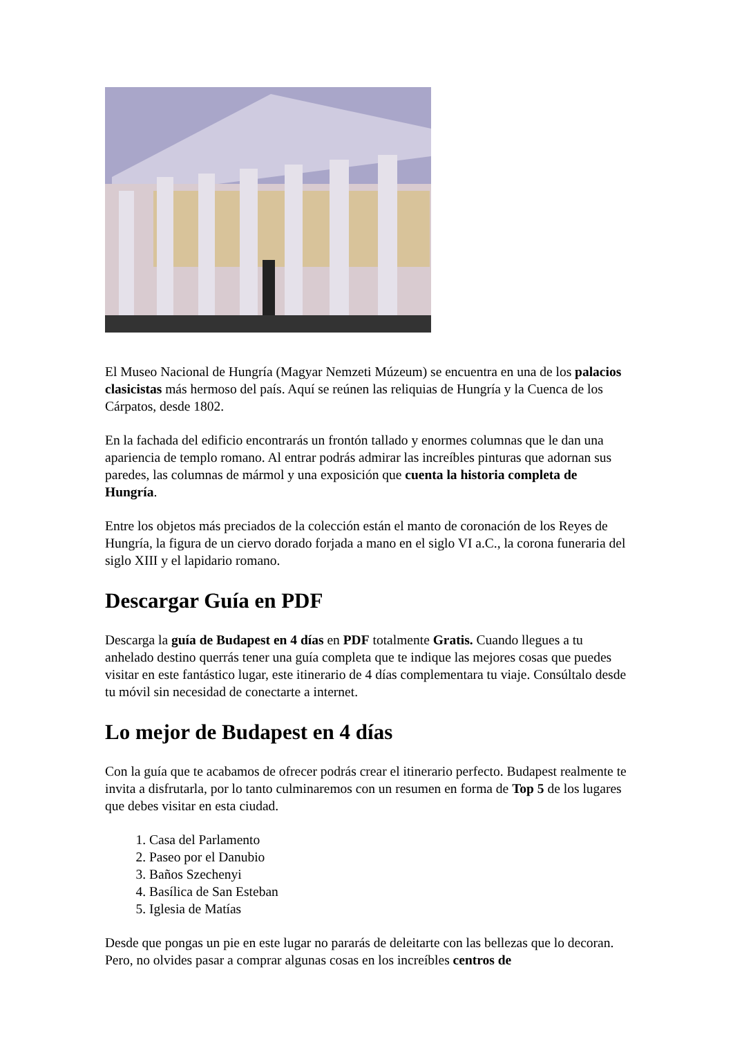El Museo Nacional de Hungría (Magyar Nemzeti Múzeum) se encuentra en una de los palacios clasicistas más hermoso del país. Aquí se reúnen las reliquias de Hungría y la Cuenca de los Cárpatos, desde 1802.
En la fachada del edificio encontrarás un frontón tallado y enormes columnas que le dan una apariencia de templo romano. Al entrar podrás admirar las increíbles pinturas que adornan sus paredes, las columnas de mármol y una exposición que cuenta la historia completa de Hungría.
Entre los objetos más preciados de la colección están el manto de coronación de los Reyes de Hungría, la figura de un ciervo dorado forjada a mano en el siglo VI a.C., la corona funeraria del siglo XIII y el lapidario romano.
Descargar Guía en PDF
Descarga la guía de Budapest en 4 días en PDF totalmente Gratis. Cuando llegues a tu anhelado destino querrás tener una guía completa que te indique las mejores cosas que puedes visitar en este fantástico lugar, este itinerario de 4 días complementara tu viaje. Consúltalo desde tu móvil sin necesidad de conectarte a internet.
Lo mejor de Budapest en 4 días
Con la guía que te acabamos de ofrecer podrás crear el itinerario perfecto. Budapest realmente te invita a disfrutarla, por lo tanto culminaremos con un resumen en forma de Top 5 de los lugares que debes visitar en esta ciudad.
1. Casa del Parlamento
2. Paseo por el Danubio
3. Baños Szechenyi
4. Basílica de San Esteban
5. Iglesia de Matías
Desde que pongas un pie en este lugar no pararás de deleitarte con las bellezas que lo decoran. Pero, no olvides pasar a comprar algunas cosas en los increíbles centros de